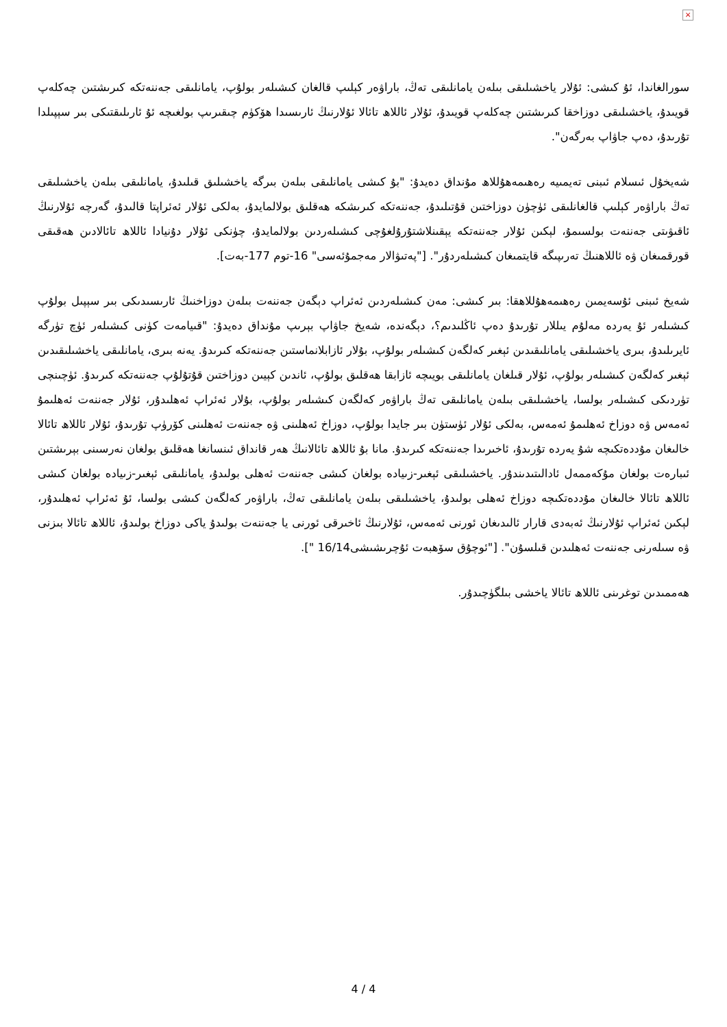×
سورالغاندا، ئۇ كىشى: ئۇلار ياخشىلىقى بىلەن يامانلىقى تەڭ، باراۋەر كېلىپ قالغان كىشىلەر بولۇپ، يامانلىقى جەننەتكە كىرىشتىن چەكلەپ قويىدۇ، ياخشىلىقى دوزاخقا كىرىشتىن چەكلەپ قويىدۇ، ئۇلار ئاللاھ تائالا ئۇلارنىڭ ئارىسىدا ھۆكۈم چىقىرىپ بولغىچە ئۇ ئارىلىقتىكى بىر سېپىلدا تۇرىدۇ، دەپ جاۋاپ بەرگەن".
شەيخۇل ئىسلام ئىبنى تەيمىيە رەھىمەھۇللاھ مۇنداق دەيدۇ: "بۇ كىشى يامانلىقى بىلەن بىرگە ياخشىلىق قىلىدۇ، يامانلىقى بىلەن ياخشىلىقى تەڭ باراۋەر كېلىپ قالغانلىقى ئۈچۈن دوزاختىن قۇتىلىدۇ، جەننەتكە كىرىشكە ھەقلىق بولالمايدۇ، بەلكى ئۇلار ئەئراپتا قالىدۇ، گەرچە ئۇلارنىڭ ئاقىۋىتى جەننەت بولسىمۇ، لېكىن ئۇلار جەننەتكە يېقىنلاشتۇرۇلغۇچى كىشىلەردىن بولالمايدۇ، چۈنكى ئۇلار دۇنيادا ئاللاھ تائالادىن ھەقىقى قورقمىغان ۋە ئاللاھنىڭ تەرىپىگە قايتمىغان كىشىلەردۇر". ["پەتىۋالار مەجمۇئەسى" 16-توم 177-بەت].
شەيخ ئىبنى ئۇسەيمىن رەھىمەھۇللاھقا: بىر كىشى: مەن كىشىلەردىن ئەئراپ دېگەن جەننەت بىلەن دوزاخنىڭ ئارىسىدىكى بىر سېپىل بولۇپ كىشىلەر ئۇ يەردە مەلۇم يىللار تۇرىدۇ دەپ ئاڭلىدىم؟، دېگەندە، شەيخ جاۋاپ بېرىپ مۇنداق دەيدۇ: "قىيامەت كۈنى كىشىلەر ئۈچ تۈرگە ئايرىلىدۇ، بىرى ياخشىلىقى يامانلىقىدىن ئېغىر كەلگەن كىشىلەر بولۇپ، بۇلار ئازابلانماستىن جەننەتكە كىرىدۇ. يەنە بىرى، يامانلىقى ياخشىلىقىدىن ئېغىر كەلگەن كىشىلەر بولۇپ، ئۇلار قىلغان يامانلىقى بويىچە ئازابقا ھەقلىق بولۇپ، ئاندىن كېيىن دوزاختىن قۇتۇلۇپ جەننەتكە كىرىدۇ. ئۈچىنچى تۈردىكى كىشىلەر بولسا، ياخشىلىقى بىلەن يامانلىقى تەڭ باراۋەر كەلگەن كىشىلەر بولۇپ، بۇلار ئەئراپ ئەھلىدۇر، ئۇلار جەننەت ئەھلىمۇ ئەمەس ۋە دوزاخ ئەھلىمۇ ئەمەس، بەلكى ئۇلار ئۈستۈن بىر جايدا بولۇپ، دوزاخ ئەھلىنى ۋە جەننەت ئەھلىنى كۆرۈپ تۇرىدۇ، ئۇلار ئاللاھ تائالا خالىغان مۇددەتكىچە شۇ يەردە تۇرىدۇ، ئاخىرىدا جەننەتكە كىرىدۇ. مانا بۇ ئاللاھ تائالانىڭ ھەر قانداق ئىنسانغا ھەقلىق بولغان نەرسىنى بېرىشتىن ئىبارەت بولغان مۇكەممەل ئادالىتىدىندۇر. ياخشىلىقى ئېغىر-زىيادە بولغان كىشى جەننەت ئەھلى بولىدۇ، يامانلىقى ئېغىر-زىيادە بولغان كىشى ئاللاھ تائالا خالىغان مۇددەتكىچە دوزاخ ئەھلى بولىدۇ، ياخشىلىقى بىلەن يامانلىقى تەڭ، باراۋەر كەلگەن كىشى بولسا، ئۇ ئەئراپ ئەھلىدۇر، لېكىن ئەئراپ ئۇلارنىڭ ئەبەدى قارار ئالىدىغان ئورنى ئەمەس، ئۇلارنىڭ ئاخىرقى ئورنى يا جەننەت بولىدۇ ياكى دوزاخ بولىدۇ، ئاللاھ تائالا بىزنى ۋە سىلەرنى جەننەت ئەھلىدىن قىلسۇن". ["ئوچۇق سۆھبەت ئۇچرىشىشى16/14 "].
ھەممىدىن توغرىنى ئاللاھ تائالا ياخشى بىلگۈچىدۇر.
4 / 4